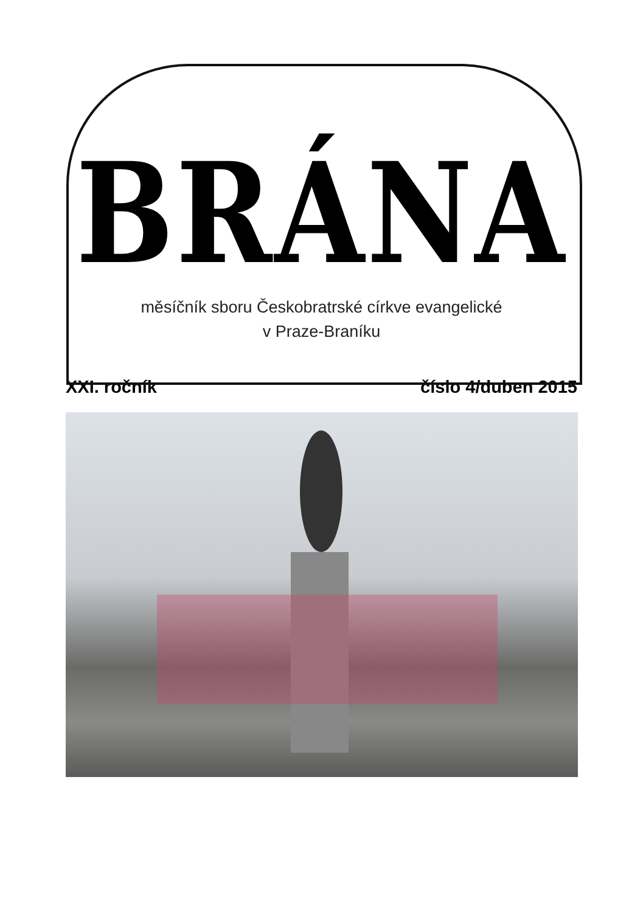BRÁNA
měsíčník sboru Českobratrské církve evangelické
v Praze-Braníku
XXI. ročník číslo 4/duben 2015